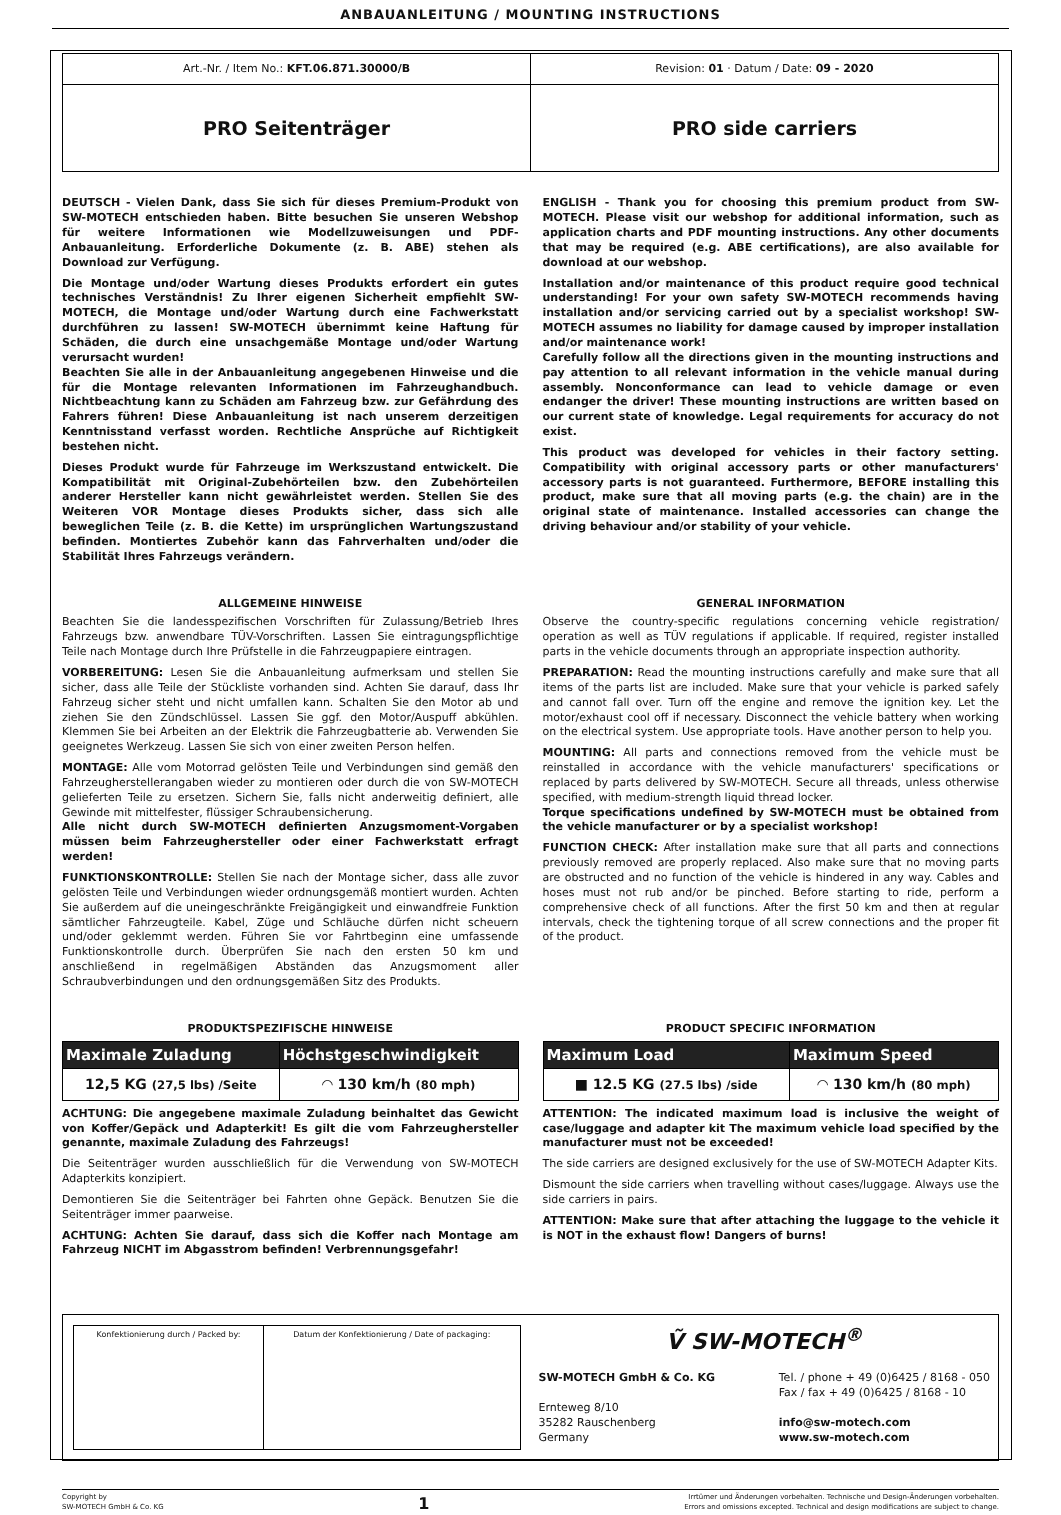ANBAUANLEITUNG / MOUNTING INSTRUCTIONS
| Art.-Nr. / Item No.: KFT.06.871.30000/B | Revision: 01 · Datum / Date: 09 - 2020 |
| PRO Seitenträger | PRO side carriers |
DEUTSCH - Vielen Dank, dass Sie sich für dieses Premium-Produkt von SW-MOTECH entschieden haben. Bitte besuchen Sie unseren Webshop für weitere Informationen wie Modellzuweisungen und PDF-Anbauanleitung. Erforderliche Dokumente (z. B. ABE) stehen als Download zur Verfügung.
Die Montage und/oder Wartung dieses Produkts erfordert ein gutes technisches Verständnis! Zu Ihrer eigenen Sicherheit empfiehlt SW-MOTECH, die Montage und/oder Wartung durch eine Fachwerkstatt durchführen zu lassen! SW-MOTECH übernimmt keine Haftung für Schäden, die durch eine unsachgemäße Montage und/oder Wartung verursacht wurden!
Beachten Sie alle in der Anbauanleitung angegebenen Hinweise und die für die Montage relevanten Informationen im Fahrzeughandbuch. Nichtbeachtung kann zu Schäden am Fahrzeug bzw. zur Gefährdung des Fahrers führen! Diese Anbauanleitung ist nach unserem derzeitigen Kenntnisstand verfasst worden. Rechtliche Ansprüche auf Richtigkeit bestehen nicht.
Dieses Produkt wurde für Fahrzeuge im Werkszustand entwickelt. Die Kompatibilität mit Original-Zubehörteilen bzw. den Zubehörteilen anderer Hersteller kann nicht gewährleistet werden. Stellen Sie des Weiteren VOR Montage dieses Produkts sicher, dass sich alle beweglichen Teile (z. B. die Kette) im ursprünglichen Wartungszustand befinden. Montiertes Zubehör kann das Fahrverhalten und/oder die Stabilität Ihres Fahrzeugs verändern.
ENGLISH - Thank you for choosing this premium product from SW-MOTECH. Please visit our webshop for additional information, such as application charts and PDF mounting instructions. Any other documents that may be required (e.g. ABE certifications), are also available for download at our webshop.
Installation and/or maintenance of this product require good technical understanding! For your own safety SW-MOTECH recommends having installation and/or servicing carried out by a specialist workshop! SW-MOTECH assumes no liability for damage caused by improper installation and/or maintenance work!
Carefully follow all the directions given in the mounting instructions and pay attention to all relevant information in the vehicle manual during assembly. Nonconformance can lead to vehicle damage or even endanger the driver! These mounting instructions are written based on our current state of knowledge. Legal requirements for accuracy do not exist.
This product was developed for vehicles in their factory setting. Compatibility with original accessory parts or other manufacturers' accessory parts is not guaranteed. Furthermore, BEFORE installing this product, make sure that all moving parts (e.g. the chain) are in the original state of maintenance. Installed accessories can change the driving behaviour and/or stability of your vehicle.
ALLGEMEINE HINWEISE
Beachten Sie die landesspezifischen Vorschriften für Zulassung/Betrieb Ihres Fahrzeugs bzw. anwendbare TÜV-Vorschriften. Lassen Sie eintragungspflichtige Teile nach Montage durch Ihre Prüfstelle in die Fahrzeugpapiere eintragen.
VORBEREITUNG: Lesen Sie die Anbauanleitung aufmerksam und stellen Sie sicher, dass alle Teile der Stückliste vorhanden sind. Achten Sie darauf, dass Ihr Fahrzeug sicher steht und nicht umfallen kann. Schalten Sie den Motor ab und ziehen Sie den Zündschlüssel. Lassen Sie ggf. den Motor/Auspuff abkühlen. Klemmen Sie bei Arbeiten an der Elektrik die Fahrzeugbatterie ab. Verwenden Sie geeignetes Werkzeug. Lassen Sie sich von einer zweiten Person helfen.
MONTAGE: Alle vom Motorrad gelösten Teile und Verbindungen sind gemäß den Fahrzeugherstellerangaben wieder zu montieren oder durch die von SW-MOTECH gelieferten Teile zu ersetzen. Sichern Sie, falls nicht anderweitig definiert, alle Gewinde mit mittelfester, flüssiger Schraubensicherung.
Alle nicht durch SW-MOTECH definierten Anzugsmoment-Vorgaben müssen beim Fahrzeughersteller oder einer Fachwerkstatt erfragt werden!
FUNKTIONSKONTROLLE: Stellen Sie nach der Montage sicher, dass alle zuvor gelösten Teile und Verbindungen wieder ordnungsgemäß montiert wurden. Achten Sie außerdem auf die uneingeschränkte Freigängigkeit und einwandfreie Funktion sämtlicher Fahrzeugteile. Kabel, Züge und Schläuche dürfen nicht scheuern und/oder geklemmt werden. Führen Sie vor Fahrtbeginn eine umfassende Funktionskontrolle durch. Überprüfen Sie nach den ersten 50 km und anschließend in regelmäßigen Abständen das Anzugsmoment aller Schraubverbindungen und den ordnungsgemäßen Sitz des Produkts.
GENERAL INFORMATION
Observe the country-specific regulations concerning vehicle registration/ operation as well as TÜV regulations if applicable. If required, register installed parts in the vehicle documents through an appropriate inspection authority.
PREPARATION: Read the mounting instructions carefully and make sure that all items of the parts list are included. Make sure that your vehicle is parked safely and cannot fall over. Turn off the engine and remove the ignition key. Let the motor/exhaust cool off if necessary. Disconnect the vehicle battery when working on the electrical system. Use appropriate tools. Have another person to help you.
MOUNTING: All parts and connections removed from the vehicle must be reinstalled in accordance with the vehicle manufacturers' specifications or replaced by parts delivered by SW-MOTECH. Secure all threads, unless otherwise specified, with medium-strength liquid thread locker.
Torque specifications undefined by SW-MOTECH must be obtained from the vehicle manufacturer or by a specialist workshop!
FUNCTION CHECK: After installation make sure that all parts and connections previously removed are properly replaced. Also make sure that no moving parts are obstructed and no function of the vehicle is hindered in any way. Cables and hoses must not rub and/or be pinched. Before starting to ride, perform a comprehensive check of all functions. After the first 50 km and then at regular intervals, check the tightening torque of all screw connections and the proper fit of the product.
PRODUKTSPEZIFISCHE HINWEISE
| Maximale Zuladung | Höchstgeschwindigkeit |
| --- | --- |
| 12,5 KG (27,5 lbs) /Seite | ◠ 130 km/h (80 mph) |
ACHTUNG: Die angegebene maximale Zuladung beinhaltet das Gewicht von Koffer/Gepäck und Adapterkit! Es gilt die vom Fahrzeughersteller genannte, maximale Zuladung des Fahrzeugs!
Die Seitenträger wurden ausschließlich für die Verwendung von SW-MOTECH Adapterkits konzipiert.
Demontieren Sie die Seitenträger bei Fahrten ohne Gepäck. Benutzen Sie die Seitenträger immer paarweise.
ACHTUNG: Achten Sie darauf, dass sich die Koffer nach Montage am Fahrzeug NICHT im Abgasstrom befinden! Verbrennungsgefahr!
PRODUCT SPECIFIC INFORMATION
| Maximum Load | Maximum Speed |
| --- | --- |
| ■ 12.5 KG (27.5 lbs) /side | ◠ 130 km/h (80 mph) |
ATTENTION: The indicated maximum load is inclusive the weight of case/luggage and adapter kit The maximum vehicle load specified by the manufacturer must not be exceeded!
The side carriers are designed exclusively for the use of SW-MOTECH Adapter Kits.
Dismount the side carriers when travelling without cases/luggage. Always use the side carriers in pairs.
ATTENTION: Make sure that after attaching the luggage to the vehicle it is NOT in the exhaust flow! Dangers of burns!
| / Konfektionierung durch / Packed by: / Datum der Konfektionierung / Date of packaging: / | Ṽ SW-MOTECH<sup>®</sup> SW-MOTECH GmbH & Co. KG Ernteweg 8/10 35282 Rauschenberg Germany Tel. / phone + 49 (0)6425 / 8168 - 050 Fax / fax + 49 (0)6425 / 8168 - 10 info@sw-motech.com www.sw-motech.com |
Copyright by
SW-MOTECH GmbH & Co. KG
1
Irrtümer und Änderungen vorbehalten. Technische und Design-Änderungen vorbehalten.
Errors and omissions excepted. Technical and design modifications are subject to change.